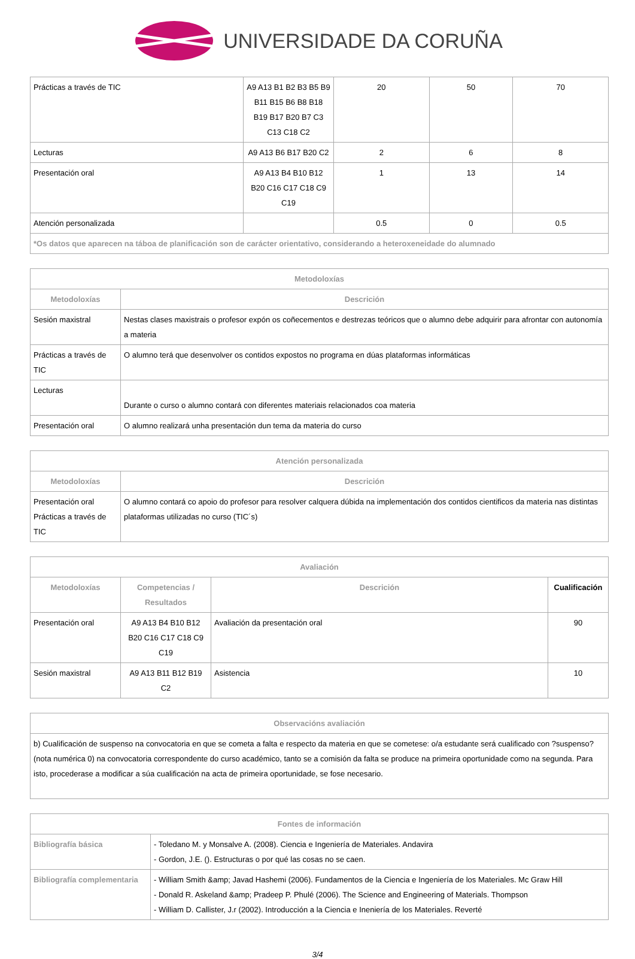UNIVERSIDADE DA CORUÑA
| Prácticas a través de TIC | A9 A13 B1 B2 B3 B5 B9 B11 B15 B6 B8 B18 B19 B17 B20 B7 C3 C13 C18 C2 | 20 | 50 | 70 |
| Lecturas | A9 A13 B6 B17 B20 C2 | 2 | 6 | 8 |
| Presentación oral | A9 A13 B4 B10 B12 B20 C16 C17 C18 C9 C19 | 1 | 13 | 14 |
| Atención personalizada | | 0.5 | 0 | 0.5 |
| *Os datos que aparecen na táboa de planificación son de carácter orientativo, considerando a heteroxeneidade do alumnado | | | | |
| Metodoloxías | |
| --- | --- |
| Metodoloxías | Descrición |
| Sesión maxistral | Nestas clases maxistrais o profesor expón os coñecementos e destrezas teóricos que o alumno debe adquirir para afrontar con autonomía a materia |
| Prácticas a través de TIC | O alumno terá que desenvolver os contidos expostos no programa en dúas plataformas informáticas |
| Lecturas | Durante o curso o alumno contará con diferentes materiais relacionados coa materia |
| Presentación oral | O alumno realizará unha presentación dun tema da materia do curso |
| Atención personalizada | |
| --- | --- |
| Metodoloxías | Descrición |
| Presentación oral Prácticas a través de TIC | O alumno contará co apoio do profesor para resolver calquera dúbida na implementación dos contidos cientificos da materia nas distintas plataformas utilizadas no curso (TIC´s) |
| Avaliación | | | |
| --- | --- | --- | --- |
| Metodoloxías | Competencias / Resultados | Descrición | Cualificación |
| Presentación oral | A9 A13 B4 B10 B12 B20 C16 C17 C18 C9 C19 | Avaliación da presentación oral | 90 |
| Sesión maxistral | A9 A13 B11 B12 B19 C2 | Asistencia | 10 |
| Observacións avaliación |
| --- |
| b) Cualificación de suspenso na convocatoria en que se cometa a falta e respecto da materia en que se cometese: o/a estudante será cualificado con ?suspenso? (nota numérica 0) na convocatoria correspondente do curso académico, tanto se a comisión da falta se produce na primeira oportunidade como na segunda. Para isto, procederase a modificar a súa cualificación na acta de primeira oportunidade, se fose necesario. |
| Fontes de información | |
| --- | --- |
| Bibliografía básica | - Toledano M. y Monsalve A. (2008). Ciencia e Ingeniería de Materiales. Andavira - Gordon, J.E. (). Estructuras o por qué las cosas no se caen. |
| Bibliografía complementaria | - William Smith &amp; Javad Hashemi (2006). Fundamentos de la Ciencia e Ingeniería de los Materiales. Mc Graw Hill - Donald R. Askeland &amp; Pradeep P. Phulé (2006). The Science and Engineering of Materials. Thompson - William D. Callister, J.r (2002). Introducción a la Ciencia e Ineniería de los Materiales. Reverté |
3/4